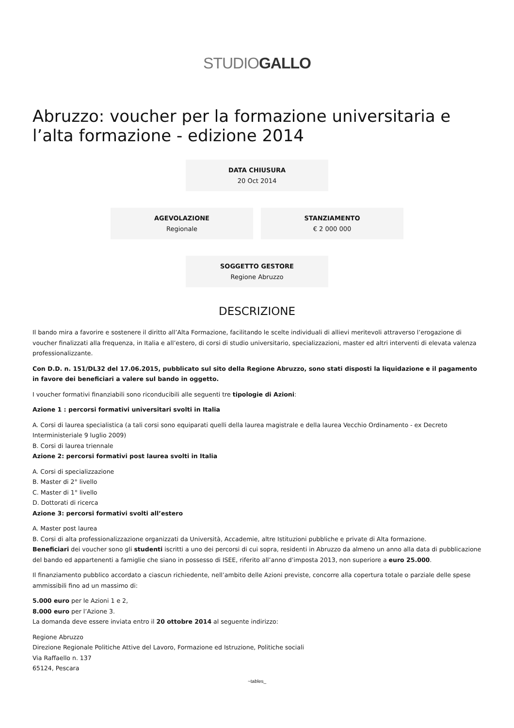STUDIOGALLO
Abruzzo: voucher per la formazione universitaria e l’alta formazione - edizione 2014
DATA CHIUSURA
20 Oct 2014
AGEVOLAZIONE
Regionale
STANZIAMENTO
€ 2 000 000
SOGGETTO GESTORE
Regione Abruzzo
DESCRIZIONE
Il bando mira a favorire e sostenere il diritto all’Alta Formazione, facilitando le scelte individuali di allievi meritevoli attraverso l’erogazione di voucher finalizzati alla frequenza, in Italia e all’estero, di corsi di studio universitario, specializzazioni, master ed altri interventi di elevata valenza professionalizzante.
Con D.D. n. 151/DL32 del 17.06.2015, pubblicato sul sito della Regione Abruzzo, sono stati disposti la liquidazione e il pagamento in favore dei beneficiari a valere sul bando in oggetto.
I voucher formativi finanziabili sono riconducibili alle seguenti tre tipologie di Azioni:
Azione 1 : percorsi formativi universitari svolti in Italia
A. Corsi di laurea specialistica (a tali corsi sono equiparati quelli della laurea magistrale e della laurea Vecchio Ordinamento - ex Decreto Interministeriale 9 luglio 2009)
B. Corsi di laurea triennale
Azione 2: percorsi formativi post laurea svolti in Italia
A. Corsi di specializzazione
B. Master di 2° livello
C. Master di 1° livello
D. Dottorati di ricerca
Azione 3: percorsi formativi svolti all’estero
A. Master post laurea
B. Corsi di alta professionalizzazione organizzati da Università, Accademie, altre Istituzioni pubbliche e private di Alta formazione.
Beneficiari dei voucher sono gli studenti iscritti a uno dei percorsi di cui sopra, residenti in Abruzzo da almeno un anno alla data di pubblicazione del bando ed appartenenti a famiglie che siano in possesso di ISEE, riferito all’anno d’imposta 2013, non superiore a euro 25.000.
Il finanziamento pubblico accordato a ciascun richiedente, nell’ambito delle Azioni previste, concorre alla copertura totale o parziale delle spese ammissibili fino ad un massimo di:
5.000 euro per le Azioni 1 e 2,
8.000 euro per l’Azione 3.
La domanda deve essere inviata entro il 20 ottobre 2014 al seguente indirizzo:
Regione Abruzzo
Direzione Regionale Politiche Attive del Lavoro, Formazione ed Istruzione, Politiche sociali
Via Raffaello n. 137
65124, Pescara
~tables_